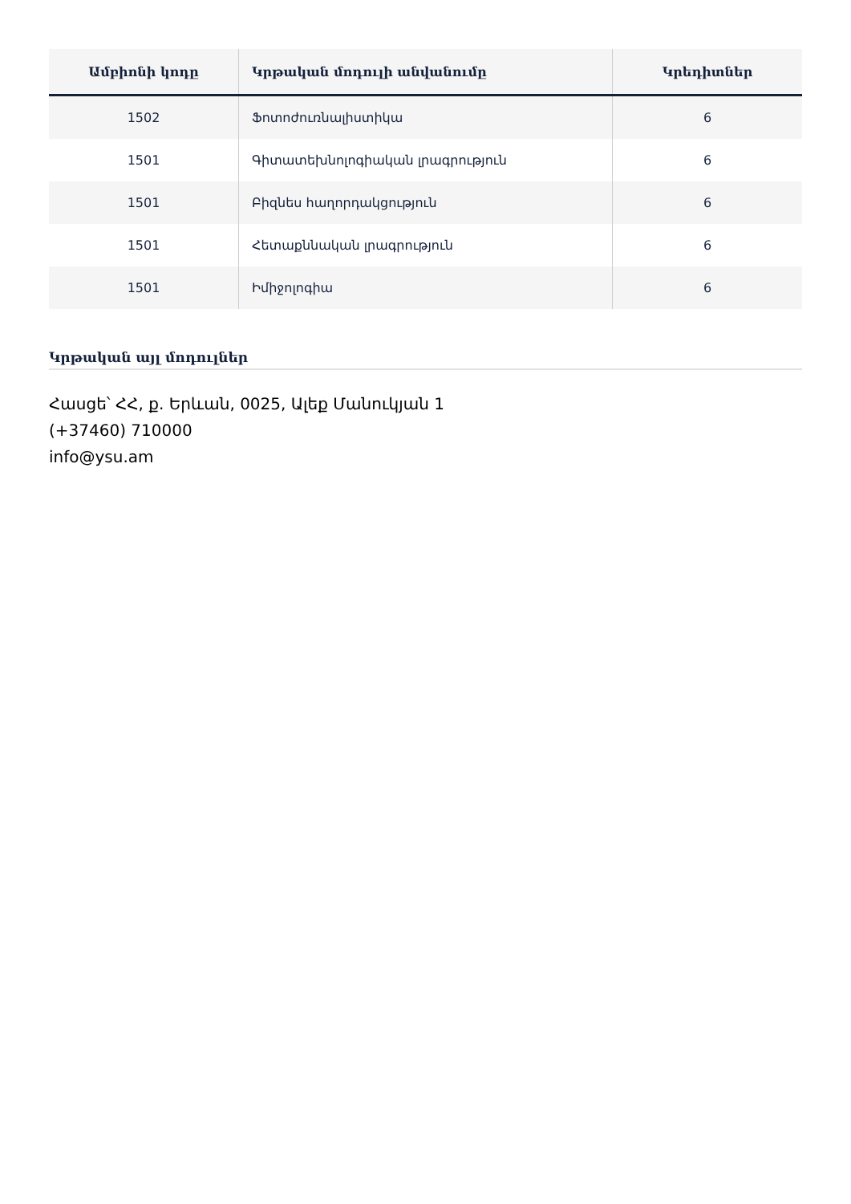| Ամբիոնի կոդը | Կրթական մոդուլի անվանումը | Կրեդիտներ |
| --- | --- | --- |
| 1502 | Ֆոտոժուռնալիստիկա | 6 |
| 1501 | Գիտատեխնոլոգիական լրագրություն | 6 |
| 1501 | Բիզնես հաղորդակցություն | 6 |
| 1501 | Հետաքննական լրագրություն | 6 |
| 1501 | Իմիջոլոգիա | 6 |
Կրթական այլ մոդուլներ
Հասցե՝ ՀՀ, ք. Երևան, 0025, Ալեք Մանուկյան 1
(+37460) 710000
info@ysu.am